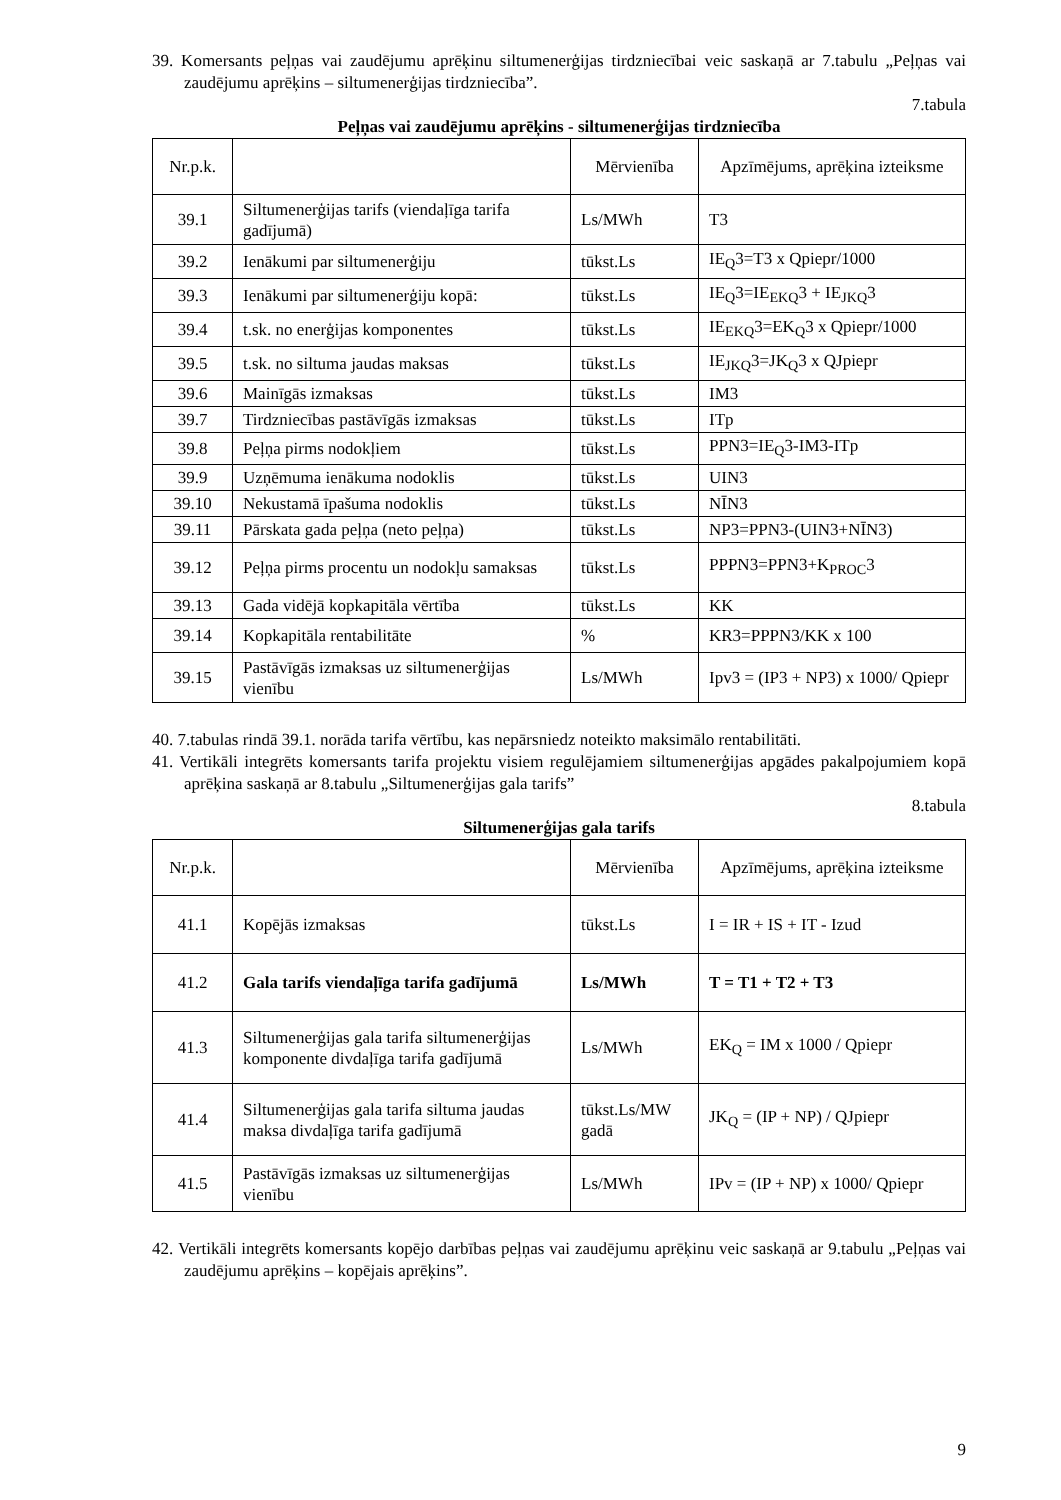39. Komersants peļņas vai zaudējumu aprēķinu siltumenerģijas tirdzniecībai veic saskaņā ar 7.tabulu „Peļņas vai zaudējumu aprēķins – siltumenerģijas tirdzniecība”.
7.tabula
Peļņas vai zaudējumu aprēķins - siltumenerģijas tirdzniecība
| Nr.p.k. | | Mērvienība | Apzīmējums, aprēķina izteiksme |
| 39.1 | Siltumenerģijas tarifs (viendaļīga tarifa gadījumā) | Ls/MWh | T3 |
| 39.2 | Ienākumi par siltumenerģiju | tūkst.Ls | IE<sub>Q</sub>3=T3 x Qpiepr/1000 |
| 39.3 | Ienākumi par siltumenerģiju kopā: | tūkst.Ls | IE<sub>Q</sub>3=IE<sub>EKQ</sub>3 + IE<sub>JKQ</sub>3 |
| 39.4 | t.sk. no enerģijas komponentes | tūkst.Ls | IE<sub>EKQ</sub>3=EK<sub>Q</sub>3 x Qpiepr/1000 |
| 39.5 | t.sk. no siltuma jaudas maksas | tūkst.Ls | IE<sub>JKQ</sub>3=JK<sub>Q</sub>3 x QJpiepr |
| 39.6 | Mainīgās izmaksas | tūkst.Ls | IM3 |
| 39.7 | Tirdzniecības pastāvīgās izmaksas | tūkst.Ls | ITp |
| 39.8 | Peļņa pirms nodokļiem | tūkst.Ls | PPN3=IE<sub>Q</sub>3-IM3-ITp |
| 39.9 | Uzņēmuma ienākuma nodoklis | tūkst.Ls | UIN3 |
| 39.10 | Nekustamā īpašuma nodoklis | tūkst.Ls | NĪN3 |
| 39.11 | Pārskata gada peļņa (neto peļņa) | tūkst.Ls | NP3=PPN3-(UIN3+NĪN3) |
| 39.12 | Peļņa pirms procentu un nodokļu samaksas | tūkst.Ls | PPPN3=PPN3+K<sub>PROC</sub>3 |
| 39.13 | Gada vidējā kopkapitāla vērtība | tūkst.Ls | KK |
| 39.14 | Kopkapitāla rentabilitāte | % | KR3=PPPN3/KK x 100 |
| 39.15 | Pastāvīgās izmaksas uz siltumenerģijas vienību | Ls/MWh | Ipv3 = (IP3 + NP3) x 1000/ Qpiepr |
40. 7.tabulas rindā 39.1. norāda tarifa vērtību, kas nepārsniedz noteikto maksimālo rentabilitāti.
41. Vertikāli integrēts komersants tarifa projektu visiem regulējamiem siltumenerģijas apgādes pakalpojumiem kopā aprēķina saskaņā ar 8.tabulu „Siltumenerģijas gala tarifs”
8.tabula
Siltumenerģijas gala tarifs
| Nr.p.k. | | Mērvienība | Apzīmējums, aprēķina izteiksme |
| 41.1 | Kopējās izmaksas | tūkst.Ls | I = IR + IS + IT - Izud |
| 41.2 | Gala tarifs viendaļīga tarifa gadījumā | Ls/MWh | T = T1 + T2 + T3 |
| 41.3 | Siltumenerģijas gala tarifa siltumenerģijas komponente divdaļīga tarifa gadījumā | Ls/MWh | EK<sub>Q</sub> = IM x 1000 / Qpiepr |
| 41.4 | Siltumenerģijas gala tarifa siltuma jaudas maksa divdaļīga tarifa gadījumā | tūkst.Ls/MW gadā | JK<sub>Q</sub> = (IP + NP) / QJpiepr |
| 41.5 | Pastāvīgās izmaksas uz siltumenerģijas vienību | Ls/MWh | IPv = (IP + NP) x 1000/ Qpiepr |
42. Vertikāli integrēts komersants kopējo darbības peļņas vai zaudējumu aprēķinu veic saskaņā ar 9.tabulu „Peļņas vai zaudējumu aprēķins – kopējais aprēķins”.
9